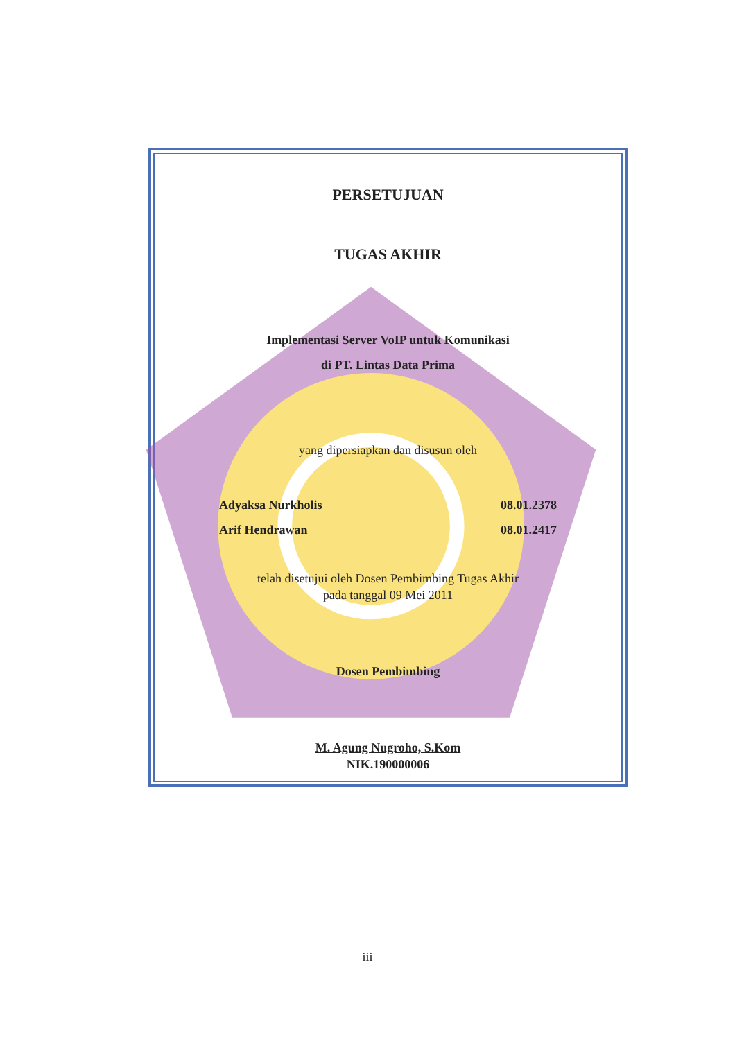PERSETUJUAN
TUGAS AKHIR
Implementasi Server VoIP untuk Komunikasi
di PT. Lintas Data Prima
yang dipersiapkan dan disusun oleh
Adyaksa Nurkholis 08.01.2378
Arif Hendrawan 08.01.2417
telah disetujui oleh Dosen Pembimbing Tugas Akhir
pada tanggal 09 Mei 2011
Dosen Pembimbing
M. Agung Nugroho, S.Kom
NIK.190000006
iii